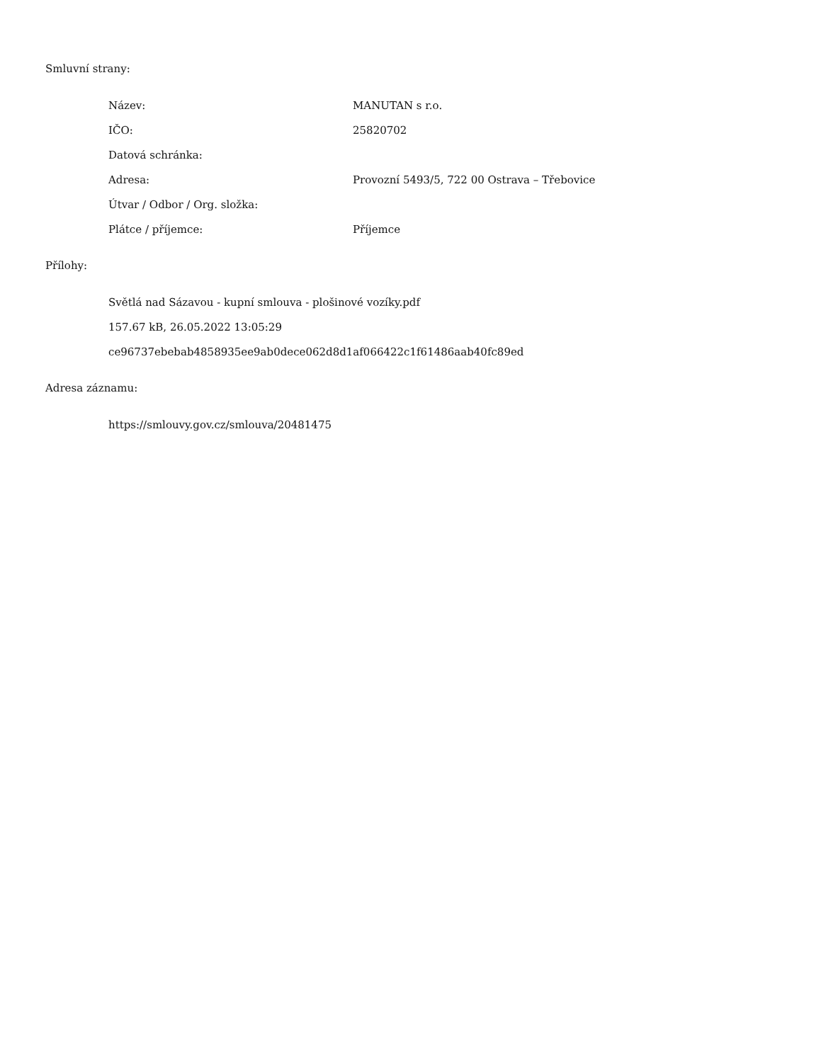Smluvní strany:
Název: MANUTAN s r.o.
IČO: 25820702
Datová schránka:
Adresa: Provozní 5493/5, 722 00 Ostrava – Třebovice
Útvar / Odbor / Org. složka:
Plátce / příjemce: Příjemce
Přílohy:
Světlá nad Sázavou - kupní smlouva - plošinové vozíky.pdf
157.67 kB, 26.05.2022 13:05:29
ce96737ebebab4858935ee9ab0dece062d8d1af066422c1f61486aab40fc89ed
Adresa záznamu:
https://smlouvy.gov.cz/smlouva/20481475